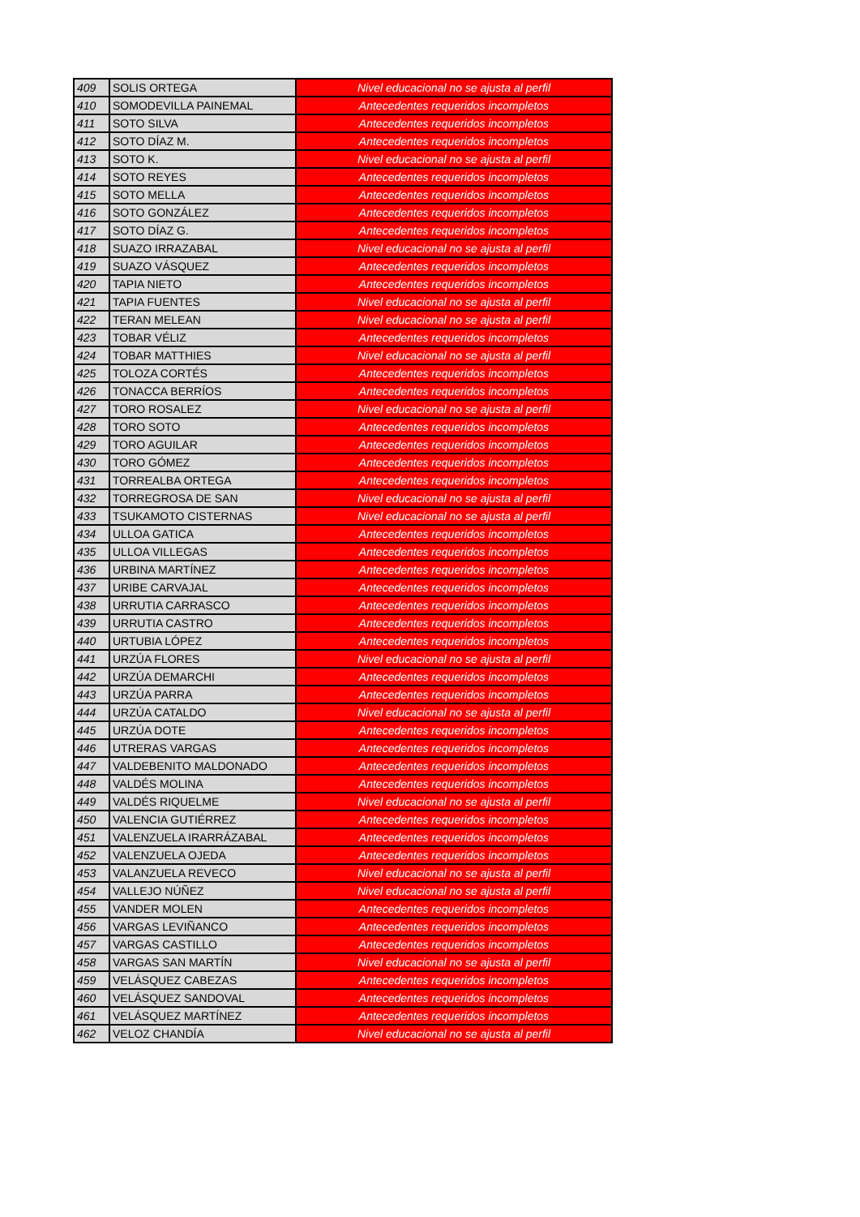| 409 | SOLIS ORTEGA | Nivel educacional no se ajusta al perfil |
| 410 | SOMODEVILLA PAINEMAL | Antecedentes requeridos incompletos |
| 411 | SOTO SILVA | Antecedentes requeridos incompletos |
| 412 | SOTO DÍAZ M. | Antecedentes requeridos incompletos |
| 413 | SOTO K. | Nivel educacional no se ajusta al perfil |
| 414 | SOTO REYES | Antecedentes requeridos incompletos |
| 415 | SOTO MELLA | Antecedentes requeridos incompletos |
| 416 | SOTO GONZÁLEZ | Antecedentes requeridos incompletos |
| 417 | SOTO DÍAZ G. | Antecedentes requeridos incompletos |
| 418 | SUAZO IRRAZABAL | Nivel educacional no se ajusta al perfil |
| 419 | SUAZO VÁSQUEZ | Antecedentes requeridos incompletos |
| 420 | TAPIA NIETO | Antecedentes requeridos incompletos |
| 421 | TAPIA FUENTES | Nivel educacional no se ajusta al perfil |
| 422 | TERAN MELEAN | Nivel educacional no se ajusta al perfil |
| 423 | TOBAR VÉLIZ | Antecedentes requeridos incompletos |
| 424 | TOBAR MATTHIES | Nivel educacional no se ajusta al perfil |
| 425 | TOLOZA CORTÉS | Antecedentes requeridos incompletos |
| 426 | TONACCA BERRÍOS | Antecedentes requeridos incompletos |
| 427 | TORO ROSALEZ | Nivel educacional no se ajusta al perfil |
| 428 | TORO SOTO | Antecedentes requeridos incompletos |
| 429 | TORO AGUILAR | Antecedentes requeridos incompletos |
| 430 | TORO GÓMEZ | Antecedentes requeridos incompletos |
| 431 | TORREALBA ORTEGA | Antecedentes requeridos incompletos |
| 432 | TORREGROSA DE SAN | Nivel educacional no se ajusta al perfil |
| 433 | TSUKAMOTO CISTERNAS | Nivel educacional no se ajusta al perfil |
| 434 | ULLOA GATICA | Antecedentes requeridos incompletos |
| 435 | ULLOA VILLEGAS | Antecedentes requeridos incompletos |
| 436 | URBINA MARTÍNEZ | Antecedentes requeridos incompletos |
| 437 | URIBE CARVAJAL | Antecedentes requeridos incompletos |
| 438 | URRUTIA CARRASCO | Antecedentes requeridos incompletos |
| 439 | URRUTIA CASTRO | Antecedentes requeridos incompletos |
| 440 | URTUBIA LÓPEZ | Antecedentes requeridos incompletos |
| 441 | URZÚA FLORES | Nivel educacional no se ajusta al perfil |
| 442 | URZÚA DEMARCHI | Antecedentes requeridos incompletos |
| 443 | URZÚA PARRA | Antecedentes requeridos incompletos |
| 444 | URZÚA CATALDO | Nivel educacional no se ajusta al perfil |
| 445 | URZÚA DOTE | Antecedentes requeridos incompletos |
| 446 | UTRERAS VARGAS | Antecedentes requeridos incompletos |
| 447 | VALDEBENITO MALDONADO | Antecedentes requeridos incompletos |
| 448 | VALDÉS MOLINA | Antecedentes requeridos incompletos |
| 449 | VALDÉS RIQUELME | Nivel educacional no se ajusta al perfil |
| 450 | VALENCIA GUTIÉRREZ | Antecedentes requeridos incompletos |
| 451 | VALENZUELA IRARRÁZABAL | Antecedentes requeridos incompletos |
| 452 | VALENZUELA OJEDA | Antecedentes requeridos incompletos |
| 453 | VALANZUELA REVECO | Nivel educacional no se ajusta al perfil |
| 454 | VALLEJO NÚÑEZ | Nivel educacional no se ajusta al perfil |
| 455 | VANDER MOLEN | Antecedentes requeridos incompletos |
| 456 | VARGAS LEVIÑANCO | Antecedentes requeridos incompletos |
| 457 | VARGAS CASTILLO | Antecedentes requeridos incompletos |
| 458 | VARGAS SAN MARTÍN | Nivel educacional no se ajusta al perfil |
| 459 | VELÁSQUEZ CABEZAS | Antecedentes requeridos incompletos |
| 460 | VELÁSQUEZ SANDOVAL | Antecedentes requeridos incompletos |
| 461 | VELÁSQUEZ MARTÍNEZ | Antecedentes requeridos incompletos |
| 462 | VELOZ CHANDÍA | Nivel educacional no se ajusta al perfil |